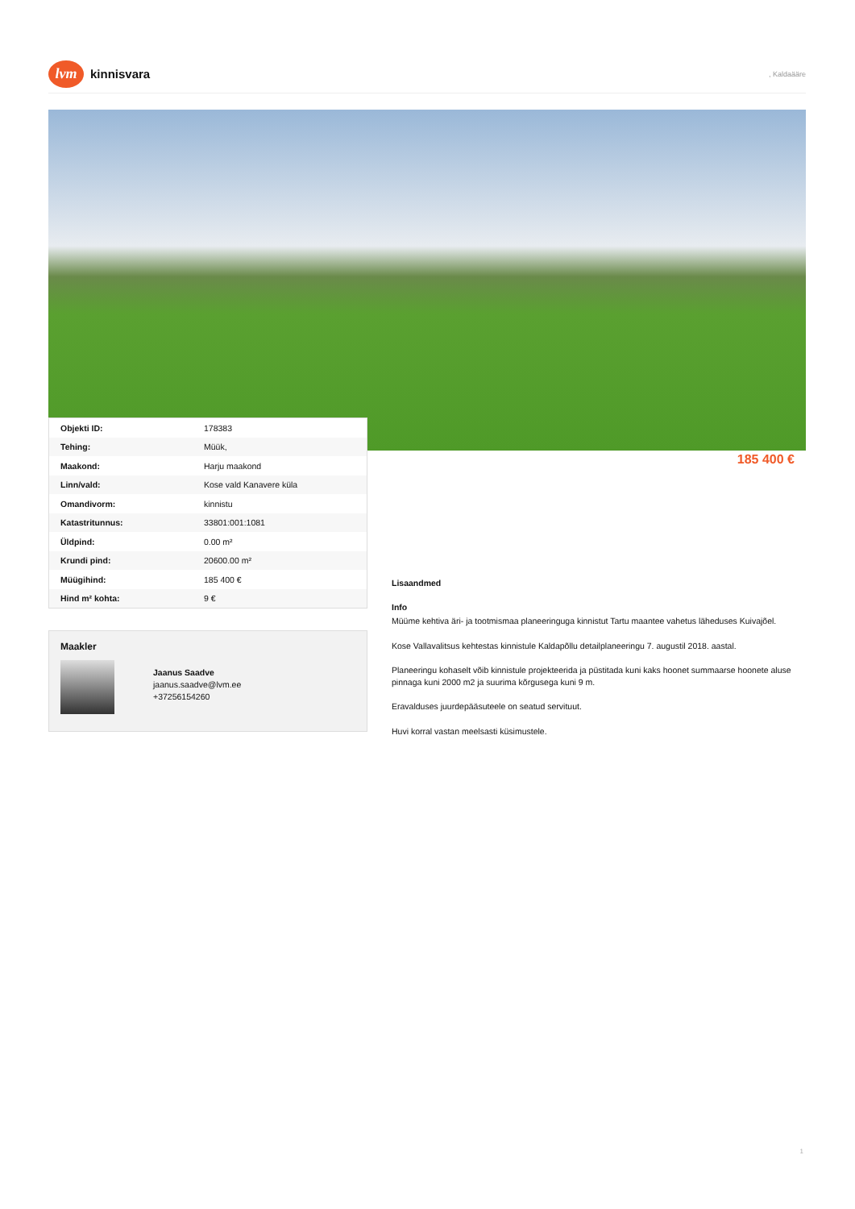lvm
kinnisvara
, Kaldaääre
| Objekti ID: | 178383 |
| Tehing: | Müük, |
| Maakond: | Harju maakond |
| Linn/vald: | Kose vald Kanavere küla |
| Omandivorm: | kinnistu |
| Katastritunnus: | 33801:001:1081 |
| Üldpind: | 0.00 m² |
| Krundi pind: | 20600.00 m² |
| Müügihind: | 185 400 € |
| Hind m² kohta: | 9 € |
185 400 €
Maakler
Jaanus Saadve
jaanus.saadve@lvm.ee
+37256154260
Lisaandmed
Info
Müüme kehtiva äri- ja tootmismaa planeeringuga kinnistut Tartu maantee vahetus läheduses Kuivajõel.
Kose Vallavalitsus kehtestas kinnistule Kaldapõllu detailplaneeringu 7. augustil 2018. aastal.
Planeeringu kohaselt võib kinnistule projekteerida ja püstitada kuni kaks hoonet summaarse hoonete aluse pinnaga kuni 2000 m2 ja suurima kõrgusega kuni 9 m.
Eravalduses juurdepääsuteele on seatud servituut.
Huvi korral vastan meelsasti küsimustele.
1